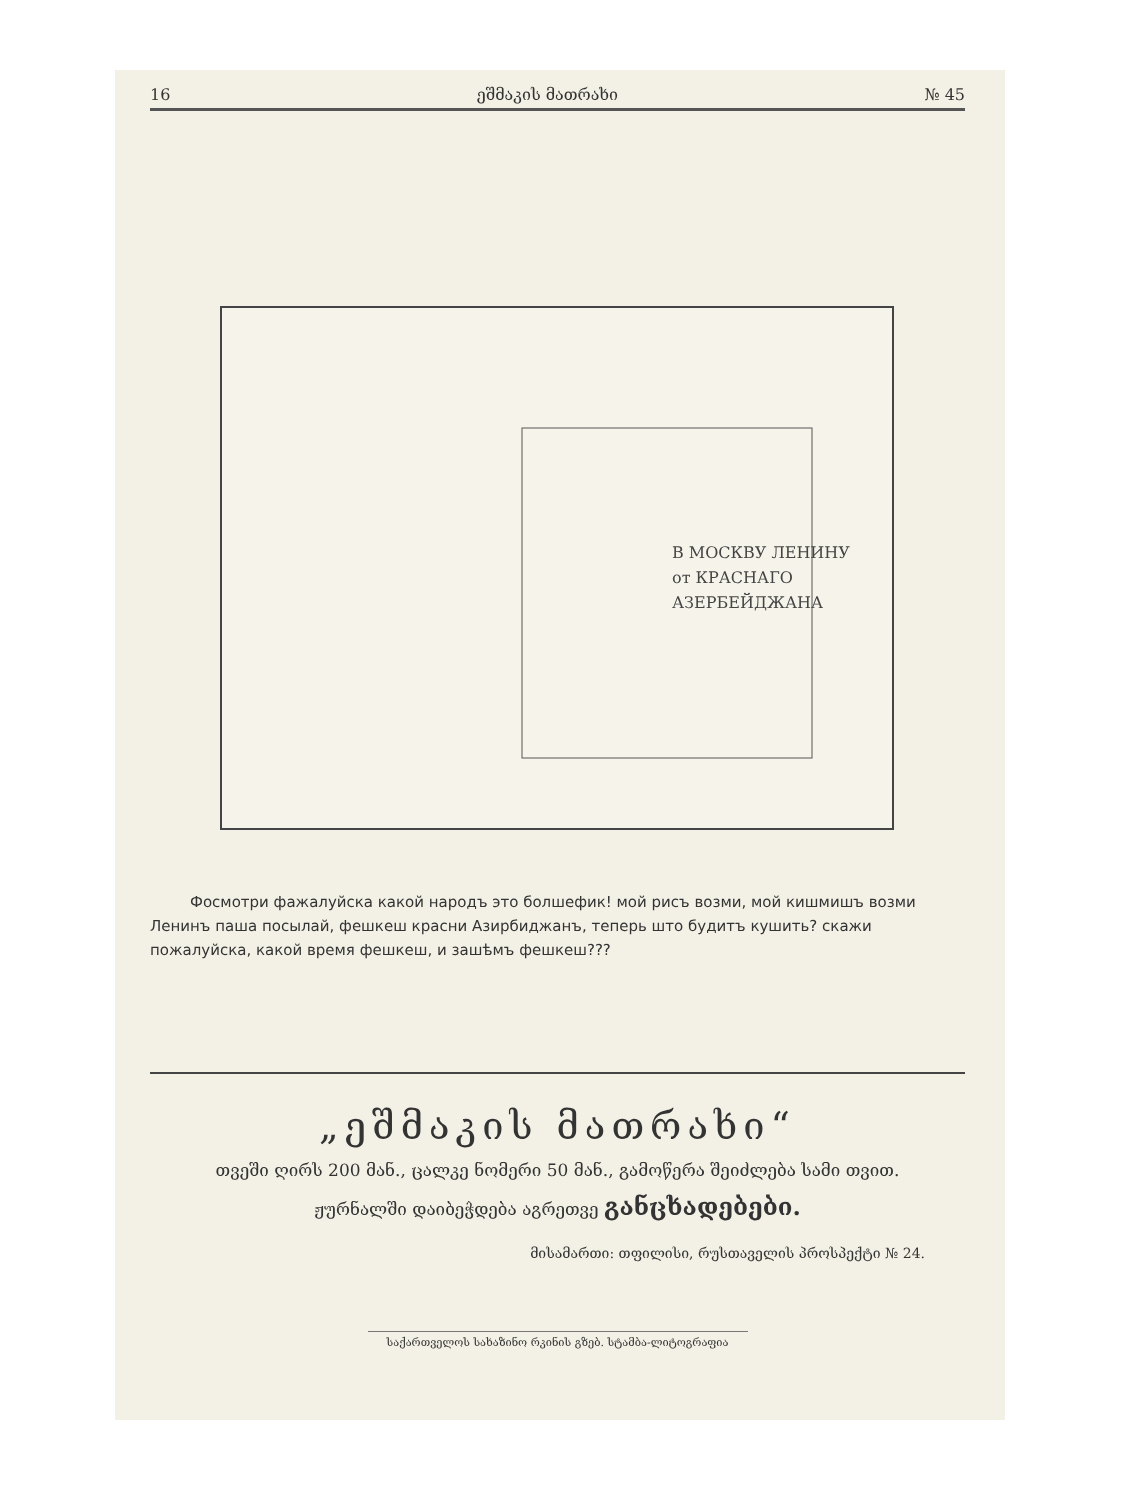16 ეშმაკის მათრახი № 45
В МОСКВУ ЛЕНИНУ
от КРАСНАГО
АЗЕРБЕЙДЖАНА
Фосмотри фажалуйска какой народъ это болшефик! мой рисъ возми, мой кишмишъ возми Ленинъ паша посылай, фешкеш красни Азирбиджанъ, теперь што будитъ кушить? скажи пожалуйска, какой время фешкеш, и зашѣмъ фешкеш???
„ეშმაკის მათრახი“
თვეში ღირს 200 მან., ცალკე ნომერი 50 მან., გამოწერა შეიძლება სამი თვით.
ჟურნალში დაიბეჭდება აგრეთვე განცხადებები.
მისამართი: თფილისი, რუსთაველის პროსპექტი № 24.
საქართველოს სახაზინო რკინის გზებ. სტამბა-ლიტოგრაფია